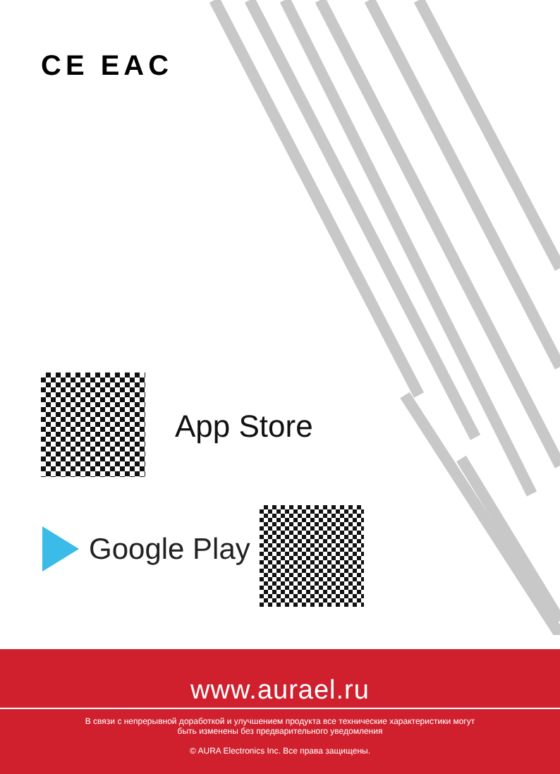CE EAC
App Store
Google Play
www.aurael.ru
В связи с непрерывной доработкой и улучшением продукта все технические характеристики могут
быть изменены без предварительного уведомления
© AURA Electronics Inc. Все права защищены.